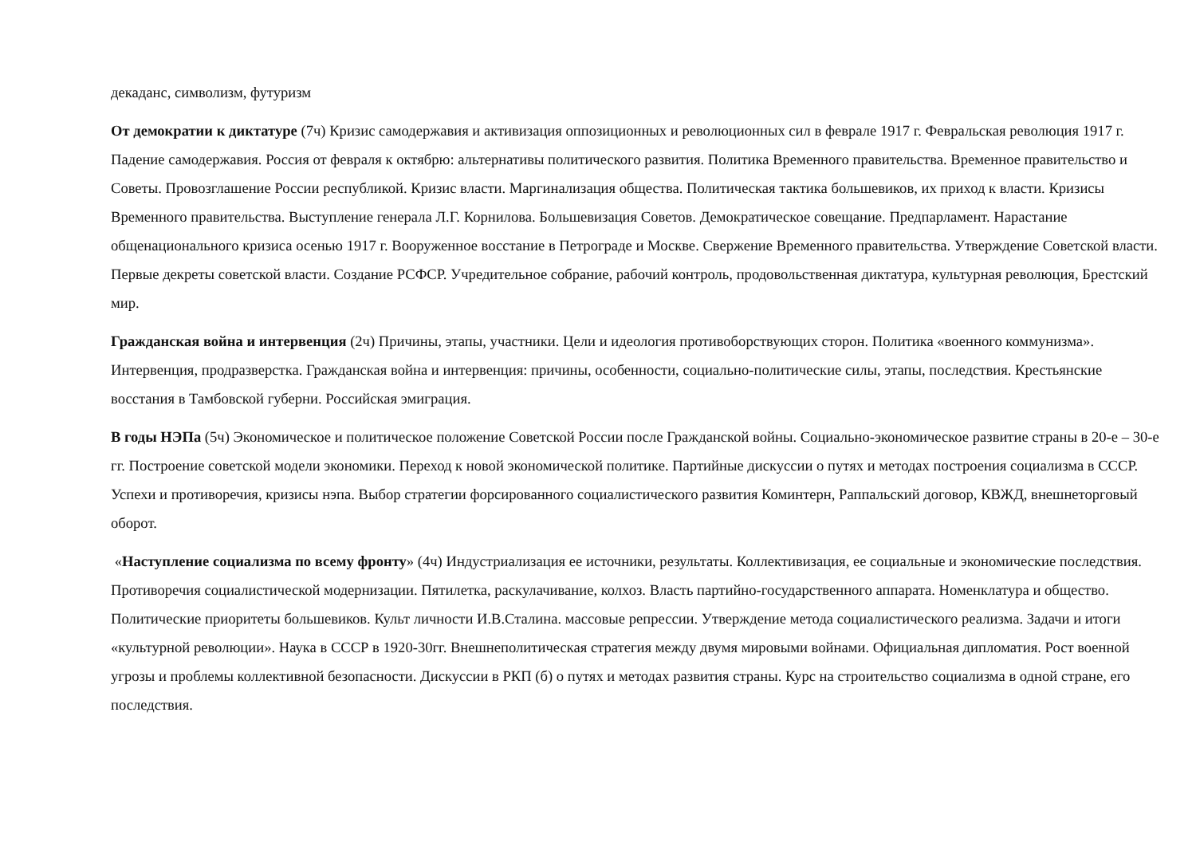декаданс, символизм, футуризм
От демократии к диктатуре (7ч) Кризис самодержавия и активизация оппозиционных и революционных сил в феврале 1917 г. Февральская революция 1917 г. Падение самодержавия. Россия от февраля к октябрю: альтернативы политического развития. Политика Временного правительства. Временное правительство и Советы. Провозглашение России республикой. Кризис власти. Маргинализация общества. Политическая тактика большевиков, их приход к власти. Кризисы Временного правительства. Выступление генерала Л.Г. Корнилова. Большевизация Советов. Демократическое совещание. Предпарламент. Нарастание общенационального кризиса осенью 1917 г. Вооруженное восстание в Петрограде и Москве. Свержение Временного правительства. Утверждение Советской власти. Первые декреты советской власти. Создание РСФСР. Учредительное собрание, рабочий контроль, продовольственная диктатура, культурная революция, Брестский мир.
Гражданская война и интервенция (2ч) Причины, этапы, участники. Цели и идеология противоборствующих сторон. Политика «военного коммунизма». Интервенция, продразверстка. Гражданская война и интервенция: причины, особенности, социально-политические силы, этапы, последствия. Крестьянские восстания в Тамбовской губерни. Российская эмиграция.
В годы НЭПа (5ч) Экономическое и политическое положение Советской России после Гражданской войны. Социально-экономическое развитие страны в 20-е – 30-е гг. Построение советской модели экономики. Переход к новой экономической политике. Партийные дискуссии о путях и методах построения социализма в СССР. Успехи и противоречия, кризисы нэпа. Выбор стратегии форсированного социалистического развития Коминтерн, Раппальский договор, КВЖД, внешнеторговый оборот.
«Наступление социализма по всему фронту» (4ч) Индустриализация ее источники, результаты. Коллективизация, ее социальные и экономические последствия. Противоречия социалистической модернизации. Пятилетка, раскулачивание, колхоз. Власть партийно-государственного аппарата. Номенклатура и общество. Политические приоритеты большевиков. Культ личности И.В.Сталина. массовые репрессии. Утверждение метода социалистического реализма. Задачи и итоги «культурной революции». Наука в СССР в 1920-30гг. Внешнеполитическая стратегия между двумя мировыми войнами. Официальная дипломатия. Рост военной угрозы и проблемы коллективной безопасности. Дискуссии в РКП (б) о путях и методах развития страны. Курс на строительство социализма в одной стране, его последствия.